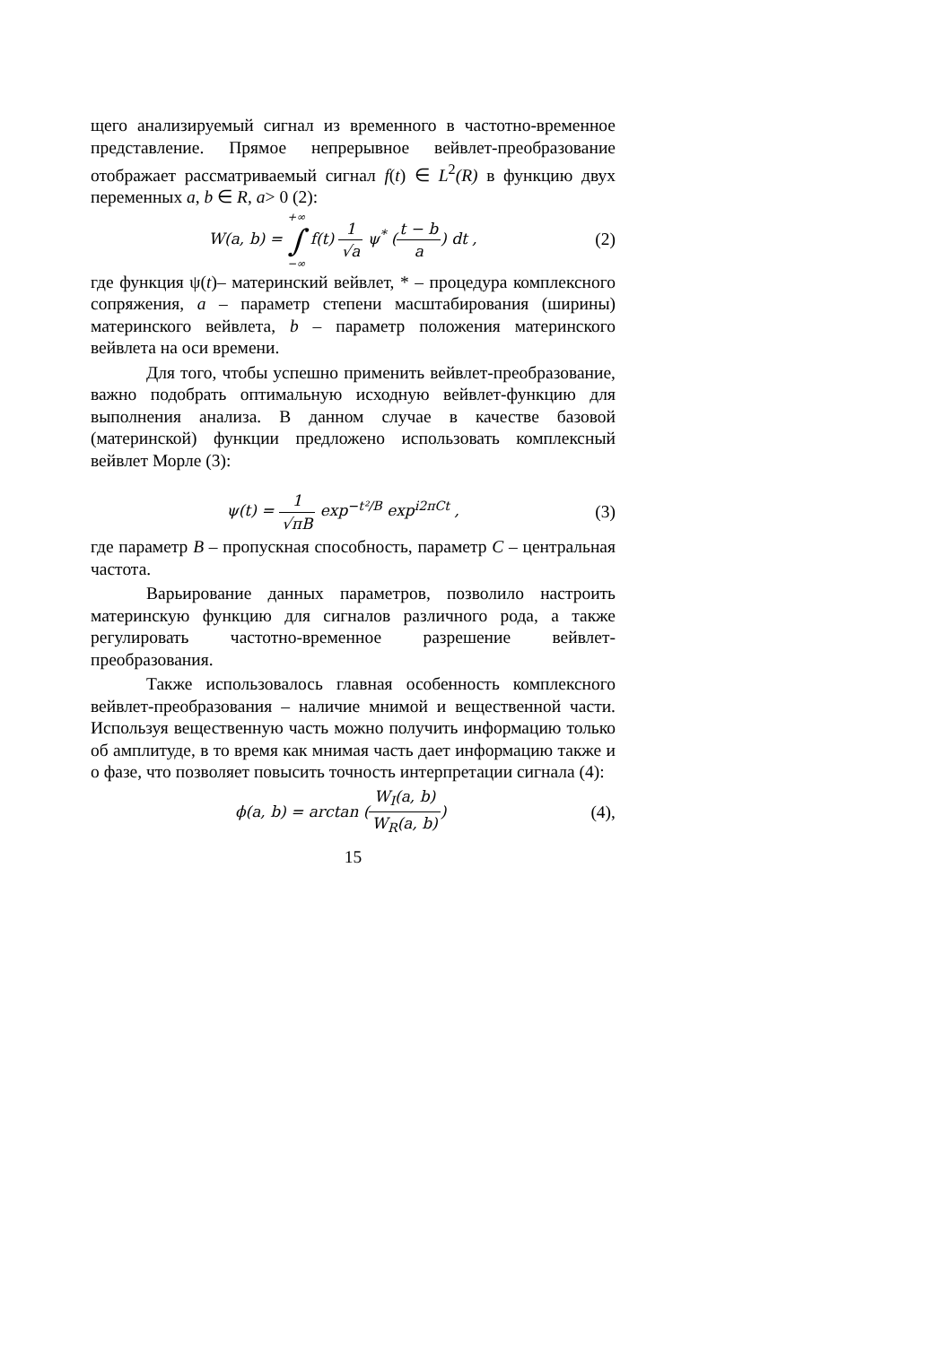щего анализируемый сигнал из временного в частотно-временное представление. Прямое непрерывное вейвлет-преобразование отображает рассматриваемый сигнал f(t) ∈ L<sup>2</sup>(R) в функцию двух переменных a, b ∈ R, a> 0 (2):
W(a, b) = +∞ ∫ −∞ f(t) 1 √a ψ<sup>*</sup> (t − b a) dt ,
(2)
где функция ψ(t)– материнский вейвлет, * – процедура комплексного сопряжения, a – параметр степени масштабирования (ширины) материнского вейвлета, b – параметр положения материнского вейвлета на оси времени.
Для того, чтобы успешно применить вейвлет-преобразование, важно подобрать оптимальную исходную вейвлет-функцию для выполнения анализа. В данном случае в качестве базовой (материнской) функции предложено использовать комплексный вейвлет Морле (3):
ψ(t) = 1 √πB exp<sup>−t²/B</sup> exp<sup>i2πCt</sup> ,
(3)
где параметр B – пропускная способность, параметр C – центральная частота.
Варьирование данных параметров, позволило настроить материнскую функцию для сигналов различного рода, а также регулировать частотно-временное разрешение вейвлет-преобразования.
Также использовалось главная особенность комплексного вейвлет-преобразования – наличие мнимой и вещественной части. Используя вещественную часть можно получить информацию только об амплитуде, в то время как мнимая часть дает информацию также и о фазе, что позволяет повысить точность интерпретации сигнала (4):
ϕ(a, b) = arctan (W<sub>I</sub>(a, b) W<sub>R</sub>(a, b))
(4),
15